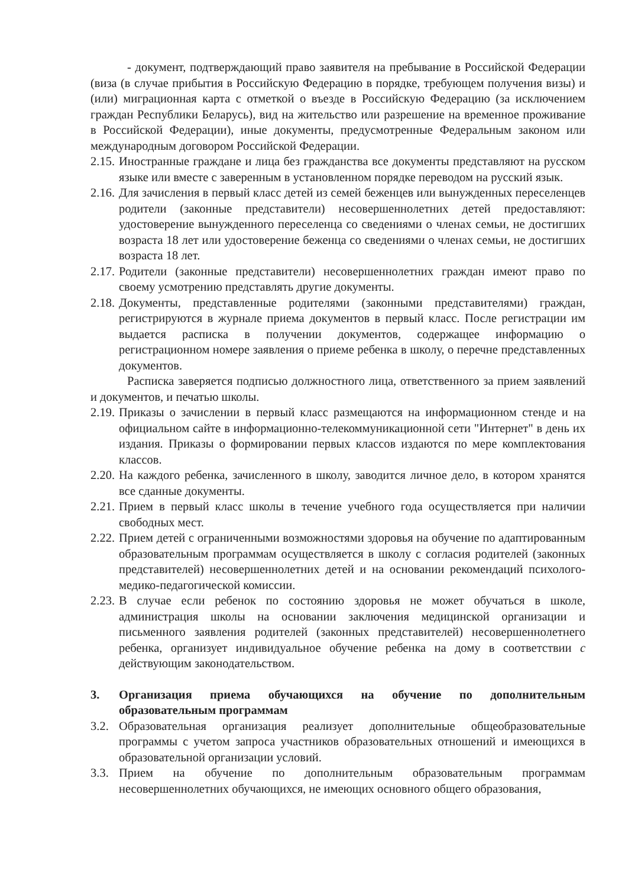- документ, подтверждающий право заявителя на пребывание в Российской Федерации (виза (в случае прибытия в Российскую Федерацию в порядке, требующем получения визы) и (или) миграционная карта с отметкой о въезде в Российскую Федерацию (за исключением граждан Республики Беларусь), вид на жительство или разрешение на временное проживание в Российской Федерации), иные документы, предусмотренные Федеральным законом или международным договором Российской Федерации.
2.15. Иностранные граждане и лица без гражданства все документы представляют на русском языке или вместе с заверенным в установленном порядке переводом на русский язык.
2.16. Для зачисления в первый класс детей из семей беженцев или вынужденных переселенцев родители (законные представители) несовершеннолетних детей предоставляют: удостоверение вынужденного переселенца со сведениями о членах семьи, не достигших возраста 18 лет или удостоверение беженца со сведениями о членах семьи, не достигших возраста 18 лет.
2.17. Родители (законные представители) несовершеннолетних граждан имеют право по своему усмотрению представлять другие документы.
2.18. Документы, представленные родителями (законными представителями) граждан, регистрируются в журнале приема документов в первый класс. После регистрации им выдается расписка в получении документов, содержащее информацию о регистрационном номере заявления о приеме ребенка в школу, о перечне представленных документов.
Расписка заверяется подписью должностного лица, ответственного за прием заявлений и документов, и печатью школы.
2.19. Приказы о зачислении в первый класс размещаются на информационном стенде и на официальном сайте в информационно-телекоммуникационной сети "Интернет" в день их издания. Приказы о формировании первых классов издаются по мере комплектования классов.
2.20. На каждого ребенка, зачисленного в школу, заводится личное дело, в котором хранятся все сданные документы.
2.21. Прием в первый класс школы в течение учебного года осуществляется при наличии свободных мест.
2.22. Прием детей с ограниченными возможностями здоровья на обучение по адаптированным образовательным программам осуществляется в школу с согласия родителей (законных представителей) несовершеннолетних детей и на основании рекомендаций психолого-медико-педагогической комиссии.
2.23. В случае если ребенок по состоянию здоровья не может обучаться в школе, администрация школы на основании заключения медицинской организации и письменного заявления родителей (законных представителей) несовершеннолетнего ребенка, организует индивидуальное обучение ребенка на дому в соответствии с действующим законодательством.
3. Организация приема обучающихся на обучение по дополнительным образовательным программам
3.2. Образовательная организация реализует дополнительные общеобразовательные программы с учетом запроса участников образовательных отношений и имеющихся в образовательной организации условий.
3.3. Прием на обучение по дополнительным образовательным программам несовершеннолетних обучающихся, не имеющих основного общего образования,